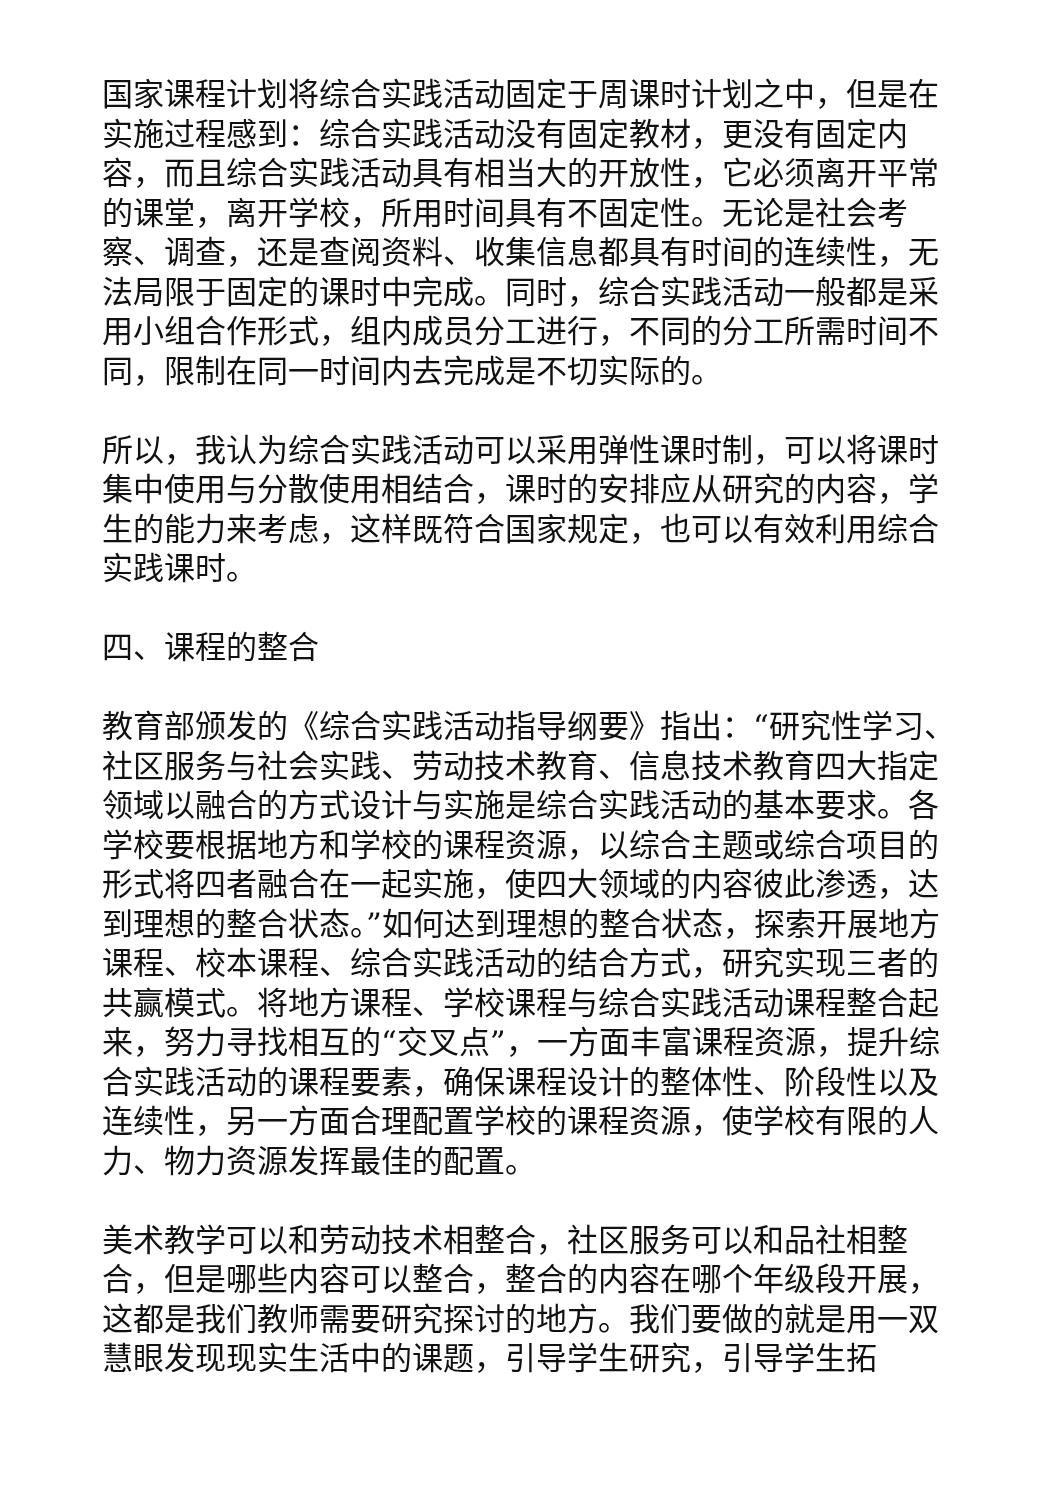国家课程计划将综合实践活动固定于周课时计划之中，但是在实施过程感到：综合实践活动没有固定教材，更没有固定内容，而且综合实践活动具有相当大的开放性，它必须离开平常的课堂，离开学校，所用时间具有不固定性。无论是社会考察、调查，还是查阅资料、收集信息都具有时间的连续性，无法局限于固定的课时中完成。同时，综合实践活动一般都是采用小组合作形式，组内成员分工进行，不同的分工所需时间不同，限制在同一时间内去完成是不切实际的。
所以，我认为综合实践活动可以采用弹性课时制，可以将课时集中使用与分散使用相结合，课时的安排应从研究的内容，学生的能力来考虑，这样既符合国家规定，也可以有效利用综合实践课时。
四、课程的整合
教育部颁发的《综合实践活动指导纲要》指出：“研究性学习、社区服务与社会实践、劳动技术教育、信息技术教育四大指定领域以融合的方式设计与实施是综合实践活动的基本要求。各学校要根据地方和学校的课程资源，以综合主题或综合项目的形式将四者融合在一起实施，使四大领域的内容彼此渗透，达到理想的整合状态。”如何达到理想的整合状态，探索开展地方课程、校本课程、综合实践活动的结合方式，研究实现三者的共赢模式。将地方课程、学校课程与综合实践活动课程整合起来，努力寻找相互的“交叉点”，一方面丰富课程资源，提升综合实践活动的课程要素，确保课程设计的整体性、阶段性以及连续性，另一方面合理配置学校的课程资源，使学校有限的人力、物力资源发挥最佳的配置。
美术教学可以和劳动技术相整合，社区服务可以和品社相整合，但是哪些内容可以整合，整合的内容在哪个年级段开展，这都是我们教师需要研究探讨的地方。我们要做的就是用一双慧眼发现现实生活中的课题，引导学生研究，引导学生拓